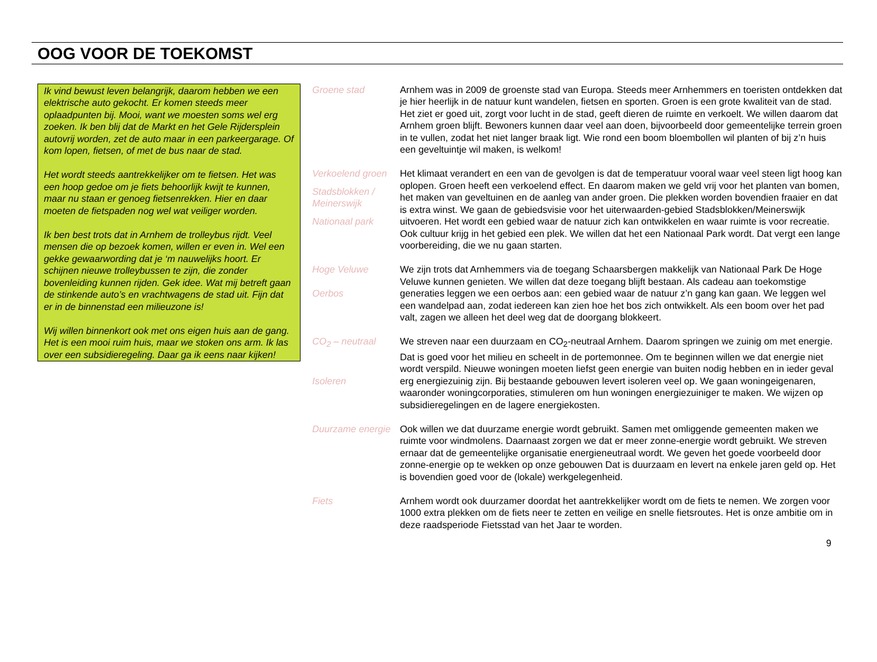OOG VOOR DE TOEKOMST
Ik vind bewust leven belangrijk, daarom hebben we een elektrische auto gekocht. Er komen steeds meer oplaadpunten bij. Mooi, want we moesten soms wel erg zoeken. Ik ben blij dat de Markt en het Gele Rijdersplein autovrij worden, zet de auto maar in een parkeergarage. Of kom lopen, fietsen, of met de bus naar de stad.
Het wordt steeds aantrekkelijker om te fietsen. Het was een hoop gedoe om je fiets behoorlijk kwijt te kunnen, maar nu staan er genoeg fietsenrekken. Hier en daar moeten de fietspaden nog wel wat veiliger worden.
Ik ben best trots dat in Arnhem de trolleybus rijdt. Veel mensen die op bezoek komen, willen er even in. Wel een gekke gewaarwording dat je ‘m nauwelijks hoort. Er schijnen nieuwe trolleybussen te zijn, die zonder bovenleiding kunnen rijden. Gek idee. Wat mij betreft gaan de stinkende auto’s en vrachtwagens de stad uit. Fijn dat er in de binnenstad een milieuzone is!
Wij willen binnenkort ook met ons eigen huis aan de gang. Het is een mooi ruim huis, maar we stoken ons arm. Ik las over een subsidieregeling. Daar ga ik eens naar kijken!
Groene stad Arnhem was in 2009 de groenste stad van Europa. Steeds meer Arnhemmers en toeristen ontdekken dat je hier heerlijk in de natuur kunt wandelen, fietsen en sporten. Groen is een grote kwaliteit van de stad. Het ziet er goed uit, zorgt voor lucht in de stad, geeft dieren de ruimte en verkoelt. We willen daarom dat Arnhem groen blijft. Bewoners kunnen daar veel aan doen, bijvoorbeeld door gemeentelijke terrein groen in te vullen, zodat het niet langer braak ligt. Wie rond een boom bloembollen wil planten of bij z’n huis een geveltuintje wil maken, is welkom!
Verkoelend groen
Stadsblokken / Meinerswijk
Nationaal park
Het klimaat verandert en een van de gevolgen is dat de temperatuur vooral waar veel steen ligt hoog kan oplopen. Groen heeft een verkoelend effect. En daarom maken we geld vrij voor het planten van bomen, het maken van geveltuinen en de aanleg van ander groen. Die plekken worden bovendien fraaier en dat is extra winst. We gaan de gebiedsvisie voor het uiterwaarden-gebied Stadsblokken/Meinerswijk uitvoeren. Het wordt een gebied waar de natuur zich kan ontwikkelen en waar ruimte is voor recreatie. Ook cultuur krijg in het gebied een plek. We willen dat het een Nationaal Park wordt. Dat vergt een lange voorbereiding, die we nu gaan starten.
Hoge Veluwe
Oerbos
We zijn trots dat Arnhemmers via de toegang Schaarsbergen makkelijk van Nationaal Park De Hoge Veluwe kunnen genieten. We willen dat deze toegang blijft bestaan. Als cadeau aan toekomstige generaties leggen we een oerbos aan: een gebied waar de natuur z’n gang kan gaan. We leggen wel een wandelpad aan, zodat iedereen kan zien hoe het bos zich ontwikkelt. Als een boom over het pad valt, zagen we alleen het deel weg dat de doorgang blokkeert.
CO<sub>2</sub> – neutraal
Isoleren
We streven naar een duurzaam en CO<sub>2</sub>-neutraal Arnhem. Daarom springen we zuinig om met energie. Dat is goed voor het milieu en scheelt in de portemonnee. Om te beginnen willen we dat energie niet wordt verspild. Nieuwe woningen moeten liefst geen energie van buiten nodig hebben en in ieder geval erg energiezuinig zijn. Bij bestaande gebouwen levert isoleren veel op. We gaan woningeigenaren, waaronder woningcorporaties, stimuleren om hun woningen energiezuiniger te maken. We wijzen op subsidieregelingen en de lagere energiekosten.
Duurzame energie
Ook willen we dat duurzame energie wordt gebruikt. Samen met omliggende gemeenten maken we ruimte voor windmolens. Daarnaast zorgen we dat er meer zonne-energie wordt gebruikt. We streven ernaar dat de gemeentelijke organisatie energieneutraal wordt. We geven het goede voorbeeld door zonne-energie op te wekken op onze gebouwen Dat is duurzaam en levert na enkele jaren geld op. Het is bovendien goed voor de (lokale) werkgelegenheid.
Fiets Arnhem wordt ook duurzamer doordat het aantrekkelijker wordt om de fiets te nemen. We zorgen voor 1000 extra plekken om de fiets neer te zetten en veilige en snelle fietsroutes. Het is onze ambitie om in deze raadsperiode Fietsstad van het Jaar te worden.
9